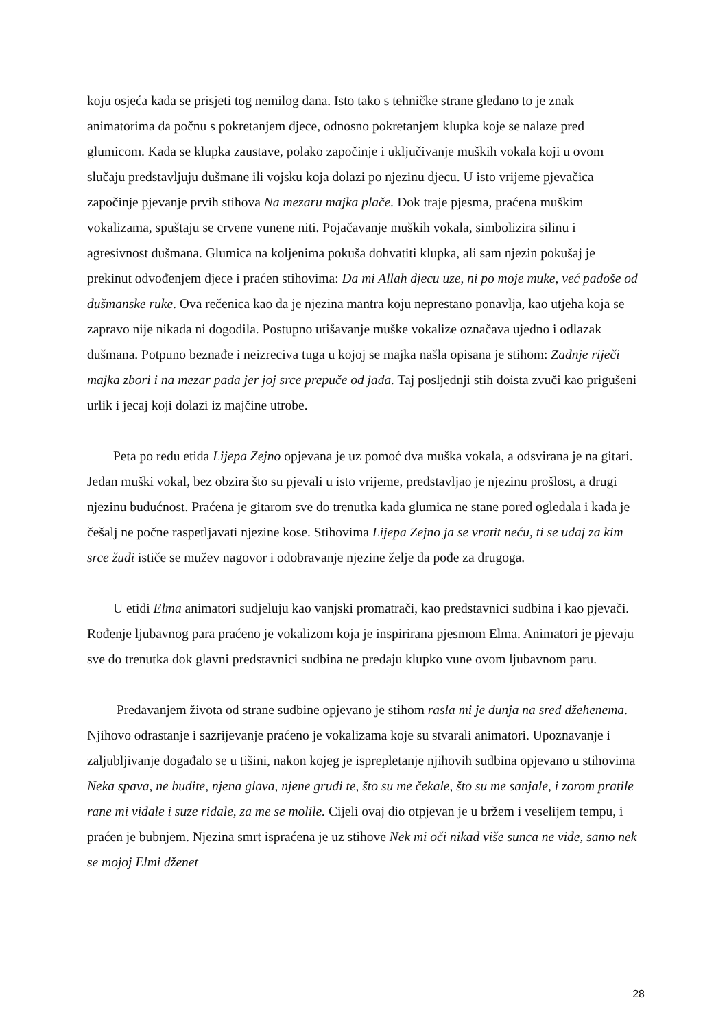koju osjeća kada se prisjeti tog nemilog dana. Isto tako s tehničke strane gledano to je znak animatorima da počnu s pokretanjem djece, odnosno pokretanjem klupka koje se nalaze pred glumicom. Kada se klupka zaustave, polako započinje i uključivanje muških vokala koji u ovom slučaju predstavljuju dušmane ili vojsku koja dolazi po njezinu djecu. U isto vrijeme pjevačica započinje pjevanje prvih stihova Na mezaru majka plače. Dok traje pjesma, praćena muškim vokalizama, spuštaju se crvene vunene niti. Pojačavanje muških vokala, simbolizira silinu i agresivnost dušmana. Glumica na koljenima pokuša dohvatiti klupka, ali sam njezin pokušaj je prekinut odvođenjem djece i praćen stihovima: Da mi Allah djecu uze, ni po moje muke, već padoše od dušmanske ruke. Ova rečenica kao da je njezina mantra koju neprestano ponavlja, kao utjeha koja se zapravo nije nikada ni dogodila. Postupno utišavanje muške vokalize označava ujedno i odlazak dušmana. Potpuno beznađe i neizreciva tuga u kojoj se majka našla opisana je stihom: Zadnje riječi majka zbori i na mezar pada jer joj srce prepuče od jada. Taj posljednji stih doista zvuči kao prigušeni urlik i jecaj koji dolazi iz majčine utrobe.
Peta po redu etida Lijepa Zejno opjevana je uz pomoć dva muška vokala, a odsvirana je na gitari. Jedan muški vokal, bez obzira što su pjevali u isto vrijeme, predstavljao je njezinu prošlost, a drugi njezinu budućnost. Praćena je gitarom sve do trenutka kada glumica ne stane pored ogledala i kada je češalj ne počne raspetljavati njezine kose. Stihovima Lijepa Zejno ja se vratit neću, ti se udaj za kim srce žudi ističe se mužev nagovor i odobravanje njezine želje da pođe za drugoga.
U etidi Elma animatori sudjeluju kao vanjski promatrači, kao predstavnici sudbina i kao pjevači. Rođenje ljubavnog para praćeno je vokalizom koja je inspirirana pjesmom Elma. Animatori je pjevaju sve do trenutka dok glavni predstavnici sudbina ne predaju klupko vune ovom ljubavnom paru.
Predavanjem života od strane sudbine opjevano je stihom rasla mi je dunja na sred džehenema. Njihovo odrastanje i sazrijevanje praćeno je vokalizama koje su stvarali animatori. Upoznavanje i zaljubljivanje događalo se u tišini, nakon kojeg je isprepletanje njihovih sudbina opjevano u stihovima Neka spava, ne budite, njena glava, njene grudi te, što su me čekale, što su me sanjale, i zorom pratile rane mi vidale i suze ridale, za me se molile. Cijeli ovaj dio otpjevan je u bržem i veselijem tempu, i praćen je bubnjem. Njezina smrt ispraćena je uz stihove Nek mi oči nikad više sunca ne vide, samo nek se mojoj Elmi dženet
28